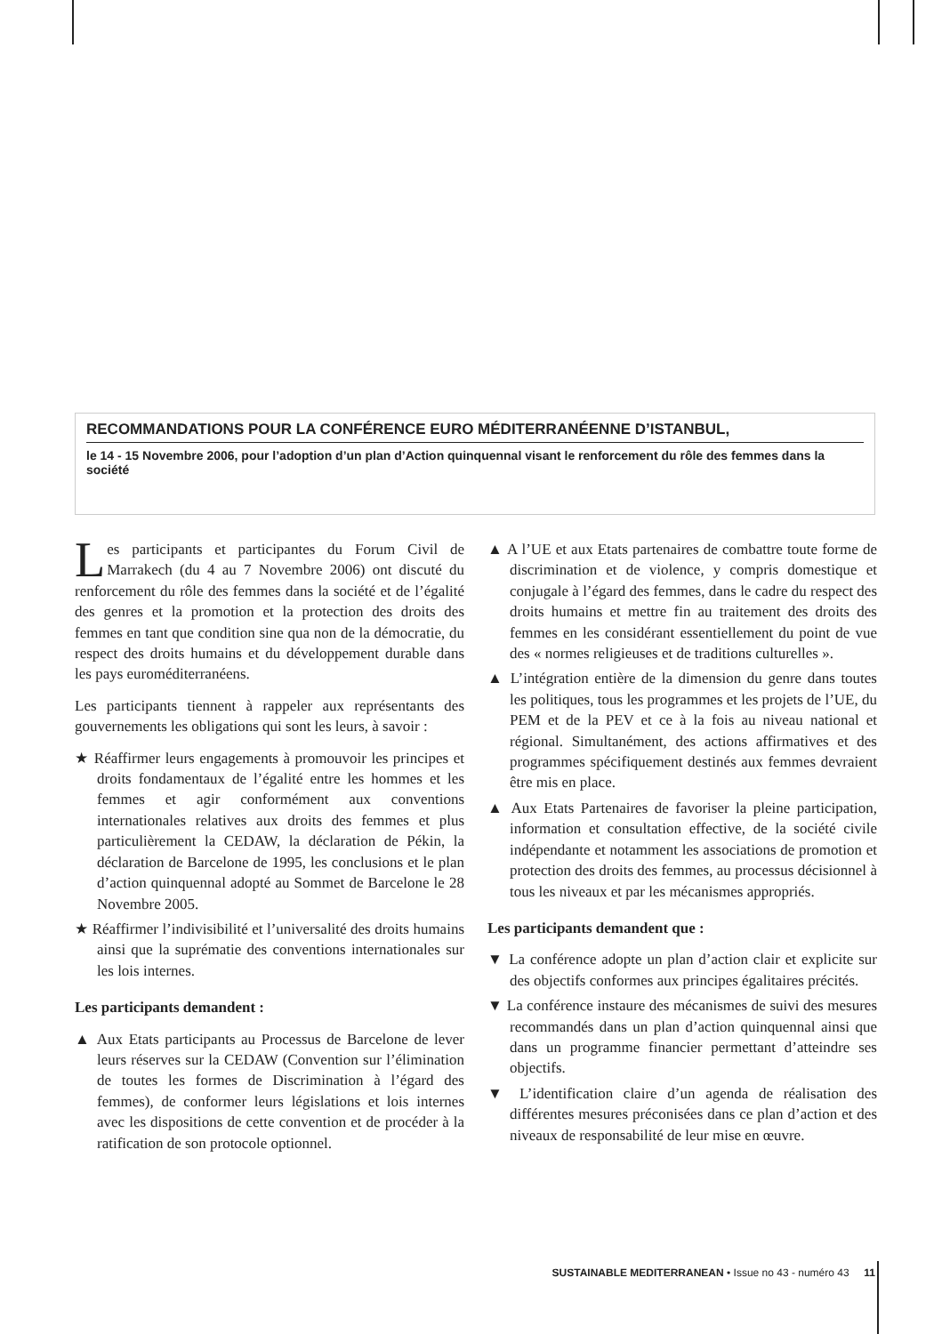RECOMMANDATIONS POUR LA CONFÉRENCE EURO MÉDITERRANÉENNE D’ISTANBUL,
le 14 - 15 Novembre 2006, pour l’adoption d’un plan d’Action quinquennal visant le renforcement du rôle des femmes dans la société
Les participants et participantes du Forum Civil de Marrakech (du 4 au 7 Novembre 2006) ont discuté du renforcement du rôle des femmes dans la société et de l’égalité des genres et la promotion et la protection des droits des femmes en tant que condition sine qua non de la démocratie, du respect des droits humains et du développement durable dans les pays euroméditerranéens.
Les participants tiennent à rappeler aux représentants des gouvernements les obligations qui sont les leurs, à savoir :
★ Réaffirmer leurs engagements à promouvoir les principes et droits fondamentaux de l’égalité entre les hommes et les femmes et agir conformément aux conventions internationales relatives aux droits des femmes et plus particulièrement la CEDAW, la déclaration de Pékin, la déclaration de Barcelone de 1995, les conclusions et le plan d’action quinquennal adopté au Sommet de Barcelone le 28 Novembre 2005.
★ Réaffirmer l’indivisibilité et l’universalité des droits humains ainsi que la suprématie des conventions internationales sur les lois internes.
Les participants demandent :
▲ Aux Etats participants au Processus de Barcelone de lever leurs réserves sur la CEDAW (Convention sur l’élimination de toutes les formes de Discrimination à l’égard des femmes), de conformer leurs législations et lois internes avec les dispositions de cette convention et de procéder à la ratification de son protocole optionnel.
▲ A l’UE et aux Etats partenaires de combattre toute forme de discrimination et de violence, y compris domestique et conjugale à l’égard des femmes, dans le cadre du respect des droits humains et mettre fin au traitement des droits des femmes en les considérant essentiellement du point de vue des « normes religieuses et de traditions culturelles ».
▲ L’intégration entière de la dimension du genre dans toutes les politiques, tous les programmes et les projets de l’UE, du PEM et de la PEV et ce à la fois au niveau national et régional. Simultanément, des actions affirmatives et des programmes spécifiquement destinés aux femmes devraient être mis en place.
▲ Aux Etats Partenaires de favoriser la pleine participation, information et consultation effective, de la société civile indépendante et notamment les associations de promotion et protection des droits des femmes, au processus décisionnel à tous les niveaux et par les mécanismes appropriés.
Les participants demandent que :
▼ La conférence adopte un plan d’action clair et explicite sur des objectifs conformes aux principes égalitaires précités.
▼ La conférence instaure des mécanismes de suivi des mesures recommandés dans un plan d’action quinquennal ainsi que dans un programme financier permettant d’atteindre ses objectifs.
▼ L’identification claire d’un agenda de réalisation des différentes mesures préconisées dans ce plan d’action et des niveaux de responsabilité de leur mise en œuvre.
SUSTAINABLE MEDITERRANEAN • Issue no 43 - numéro 43 11